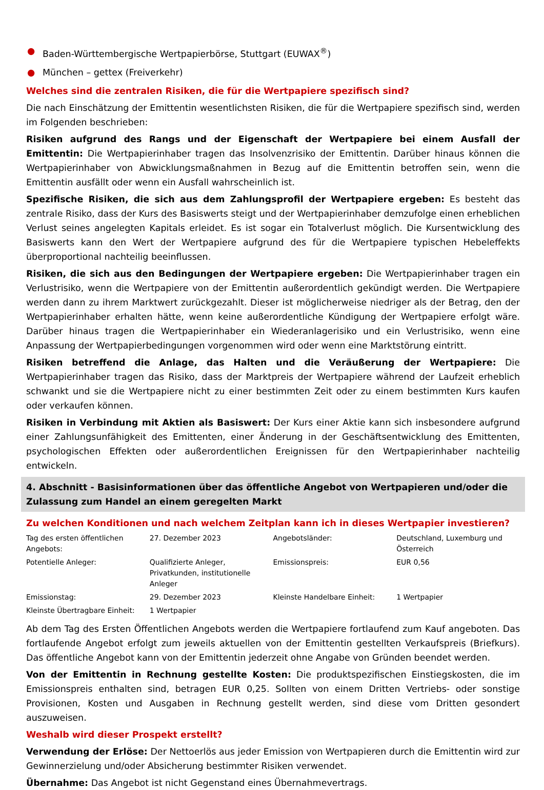● Baden-Württembergische Wertpapierbörse, Stuttgart (EUWAX<sup>®</sup>)
● München – gettex (Freiverkehr)
Welches sind die zentralen Risiken, die für die Wertpapiere spezifisch sind?
Die nach Einschätzung der Emittentin wesentlichsten Risiken, die für die Wertpapiere spezifisch sind, werden im Folgenden beschrieben:
Risiken aufgrund des Rangs und der Eigenschaft der Wertpapiere bei einem Ausfall der Emittentin: Die Wertpapierinhaber tragen das Insolvenzrisiko der Emittentin. Darüber hinaus können die Wertpapierinhaber von Abwicklungsmaßnahmen in Bezug auf die Emittentin betroffen sein, wenn die Emittentin ausfällt oder wenn ein Ausfall wahrscheinlich ist.
Spezifische Risiken, die sich aus dem Zahlungsprofil der Wertpapiere ergeben: Es besteht das zentrale Risiko, dass der Kurs des Basiswerts steigt und der Wertpapierinhaber demzufolge einen erheblichen Verlust seines angelegten Kapitals erleidet. Es ist sogar ein Totalverlust möglich. Die Kursentwicklung des Basiswerts kann den Wert der Wertpapiere aufgrund des für die Wertpapiere typischen Hebeleffekts überproportional nachteilig beeinflussen.
Risiken, die sich aus den Bedingungen der Wertpapiere ergeben: Die Wertpapierinhaber tragen ein Verlustrisiko, wenn die Wertpapiere von der Emittentin außerordentlich gekündigt werden. Die Wertpapiere werden dann zu ihrem Marktwert zurückgezahlt. Dieser ist möglicherweise niedriger als der Betrag, den der Wertpapierinhaber erhalten hätte, wenn keine außerordentliche Kündigung der Wertpapiere erfolgt wäre. Darüber hinaus tragen die Wertpapierinhaber ein Wiederanlagerisiko und ein Verlustrisiko, wenn eine Anpassung der Wertpapierbedingungen vorgenommen wird oder wenn eine Marktstörung eintritt.
Risiken betreffend die Anlage, das Halten und die Veräußerung der Wertpapiere: Die Wertpapierinhaber tragen das Risiko, dass der Marktpreis der Wertpapiere während der Laufzeit erheblich schwankt und sie die Wertpapiere nicht zu einer bestimmten Zeit oder zu einem bestimmten Kurs kaufen oder verkaufen können.
Risiken in Verbindung mit Aktien als Basiswert: Der Kurs einer Aktie kann sich insbesondere aufgrund einer Zahlungsunfähigkeit des Emittenten, einer Änderung in der Geschäftsentwicklung des Emittenten, psychologischen Effekten oder außerordentlichen Ereignissen für den Wertpapierinhaber nachteilig entwickeln.
4. Abschnitt - Basisinformationen über das öffentliche Angebot von Wertpapieren und/oder die Zulassung zum Handel an einem geregelten Markt
Zu welchen Konditionen und nach welchem Zeitplan kann ich in dieses Wertpapier investieren?
| Tag des ersten öffentlichen Angebots: | 27. Dezember 2023 | Angebotsländer: | Deutschland, Luxemburg und Österreich |
| Potentielle Anleger: | Qualifizierte Anleger, Privatkunden, institutionelle Anleger | Emissionspreis: | EUR 0,56 |
| Emissionstag: | 29. Dezember 2023 | Kleinste Handelbare Einheit: | 1 Wertpapier |
| Kleinste Übertragbare Einheit: | 1 Wertpapier | | |
Ab dem Tag des Ersten Öffentlichen Angebots werden die Wertpapiere fortlaufend zum Kauf angeboten. Das fortlaufende Angebot erfolgt zum jeweils aktuellen von der Emittentin gestellten Verkaufspreis (Briefkurs). Das öffentliche Angebot kann von der Emittentin jederzeit ohne Angabe von Gründen beendet werden.
Von der Emittentin in Rechnung gestellte Kosten: Die produktspezifischen Einstiegskosten, die im Emissionspreis enthalten sind, betragen EUR 0,25. Sollten von einem Dritten Vertriebs- oder sonstige Provisionen, Kosten und Ausgaben in Rechnung gestellt werden, sind diese vom Dritten gesondert auszuweisen.
Weshalb wird dieser Prospekt erstellt?
Verwendung der Erlöse: Der Nettoerlös aus jeder Emission von Wertpapieren durch die Emittentin wird zur Gewinnerzielung und/oder Absicherung bestimmter Risiken verwendet.
Übernahme: Das Angebot ist nicht Gegenstand eines Übernahmevertrags.